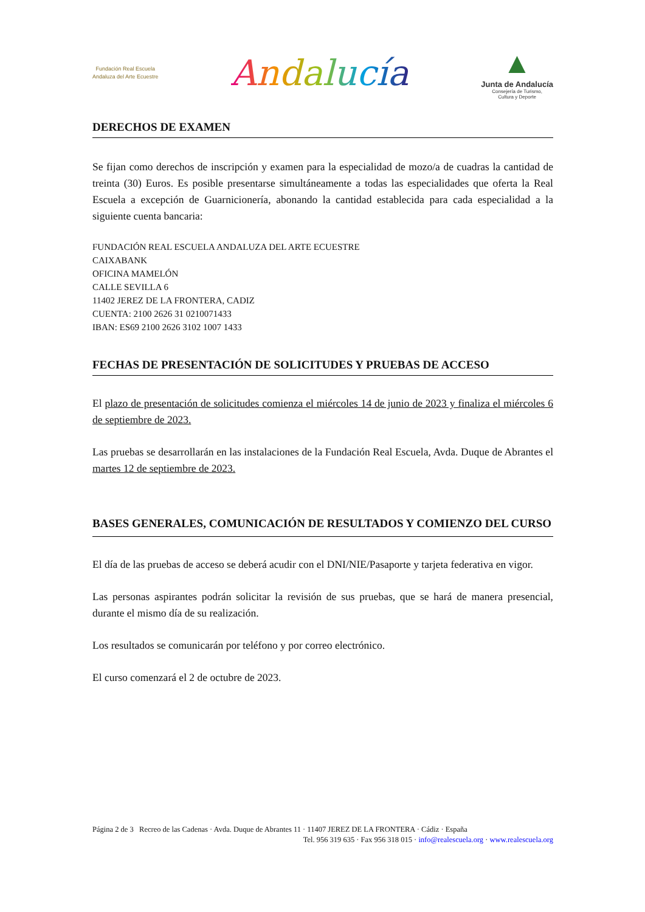Fundación Real Escuela
Andaluza del Arte Ecuestre
Andalucía
▲
Junta de Andalucía
Consejería de Turismo,
Cultura y Deporte
DERECHOS DE EXAMEN
Se fijan como derechos de inscripción y examen para la especialidad de mozo/a de cuadras la cantidad de treinta (30) Euros. Es posible presentarse simultáneamente a todas las especialidades que oferta la Real Escuela a excepción de Guarnicionería, abonando la cantidad establecida para cada especialidad a la siguiente cuenta bancaria:
FUNDACIÓN REAL ESCUELA ANDALUZA DEL ARTE ECUESTRE
CAIXABANK
OFICINA MAMELÓN
CALLE SEVILLA 6
11402 JEREZ DE LA FRONTERA, CADIZ
CUENTA: 2100 2626 31 0210071433
IBAN: ES69 2100 2626 3102 1007 1433
FECHAS DE PRESENTACIÓN DE SOLICITUDES Y PRUEBAS DE ACCESO
El plazo de presentación de solicitudes comienza el miércoles 14 de junio de 2023 y finaliza el miércoles 6 de septiembre de 2023.
Las pruebas se desarrollarán en las instalaciones de la Fundación Real Escuela, Avda. Duque de Abrantes el martes 12 de septiembre de 2023.
BASES GENERALES, COMUNICACIÓN DE RESULTADOS Y COMIENZO DEL CURSO
El día de las pruebas de acceso se deberá acudir con el DNI/NIE/Pasaporte y tarjeta federativa en vigor.
Las personas aspirantes podrán solicitar la revisión de sus pruebas, que se hará de manera presencial, durante el mismo día de su realización.
Los resultados se comunicarán por teléfono y por correo electrónico.
El curso comenzará el 2 de octubre de 2023.
Página 2 de 3 Recreo de las Cadenas · Avda. Duque de Abrantes 11 · 11407 JEREZ DE LA FRONTERA · Cádiz · España
Tel. 956 319 635 · Fax 956 318 015 · info@realescuela.org · www.realescuela.org